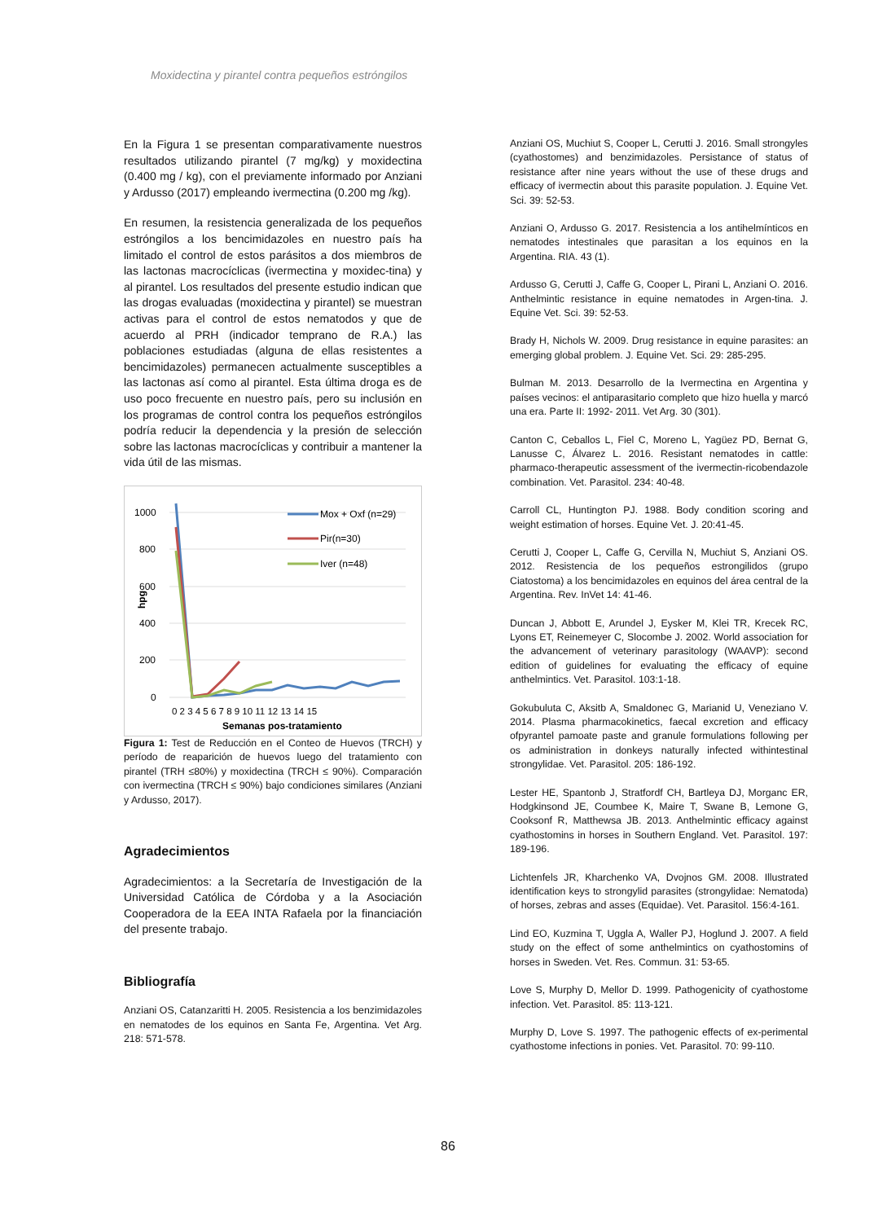Moxidectina y pirantel contra pequeños estróngilos
En la Figura 1 se presentan comparativamente nuestros resultados utilizando pirantel (7 mg/kg) y moxidectina (0.400 mg / kg), con el previamente informado por Anziani y Ardusso (2017) empleando ivermectina (0.200 mg /kg).
En resumen, la resistencia generalizada de los pequeños estróngilos a los bencimidazoles en nuestro país ha limitado el control de estos parásitos a dos miembros de las lactonas macrocíclicas (ivermectina y moxidec-tina) y al pirantel. Los resultados del presente estudio indican que las drogas evaluadas (moxidectina y pirantel) se muestran activas para el control de estos nematodos y que de acuerdo al PRH (indicador temprano de R.A.) las poblaciones estudiadas (alguna de ellas resistentes a bencimidazoles) permanecen actualmente susceptibles a las lactonas así como al pirantel. Esta última droga es de uso poco frecuente en nuestro país, pero su inclusión en los programas de control contra los pequeños estróngilos podría reducir la dependencia y la presión de selección sobre las lactonas macrocíclicas y contribuir a mantener la vida útil de las mismas.
1000
800
600
400
200
0
hpg
0 2 3 4 5 6 7 8 9 10 11 12 13 14 15
Semanas pos-tratamiento
Mox + Oxf (n=29)
Pir(n=30)
Iver (n=48)
Figura 1: Test de Reducción en el Conteo de Huevos (TRCH) y período de reaparición de huevos luego del tratamiento con pirantel (TRH ≤80%) y moxidectina (TRCH ≤ 90%). Comparación con ivermectina (TRCH ≤ 90%) bajo condiciones similares (Anziani y Ardusso, 2017).
Agradecimientos
Agradecimientos: a la Secretaría de Investigación de la Universidad Católica de Córdoba y a la Asociación Cooperadora de la EEA INTA Rafaela por la financiación del presente trabajo.
Bibliografía
Anziani OS, Catanzaritti H. 2005. Resistencia a los benzimidazoles en nematodes de los equinos en Santa Fe, Argentina. Vet Arg. 218: 571-578.
Anziani OS, Muchiut S, Cooper L, Cerutti J. 2016. Small strongyles (cyathostomes) and benzimidazoles. Persistance of status of resistance after nine years without the use of these drugs and efficacy of ivermectin about this parasite population. J. Equine Vet. Sci. 39: 52-53.
Anziani O, Ardusso G. 2017. Resistencia a los antihelmínticos en nematodes intestinales que parasitan a los equinos en la Argentina. RIA. 43 (1).
Ardusso G, Cerutti J, Caffe G, Cooper L, Pirani L, Anziani O. 2016. Anthelmintic resistance in equine nematodes in Argen-tina. J. Equine Vet. Sci. 39: 52-53.
Brady H, Nichols W. 2009. Drug resistance in equine parasites: an emerging global problem. J. Equine Vet. Sci. 29: 285-295.
Bulman M. 2013. Desarrollo de la Ivermectina en Argentina y países vecinos: el antiparasitario completo que hizo huella y marcó una era. Parte II: 1992- 2011. Vet Arg. 30 (301).
Canton C, Ceballos L, Fiel C, Moreno L, Yagüez PD, Bernat G, Lanusse C, Álvarez L. 2016. Resistant nematodes in cattle: pharmaco-therapeutic assessment of the ivermectin-ricobendazole combination. Vet. Parasitol. 234: 40-48.
Carroll CL, Huntington PJ. 1988. Body condition scoring and weight estimation of horses. Equine Vet. J. 20:41-45.
Cerutti J, Cooper L, Caffe G, Cervilla N, Muchiut S, Anziani OS. 2012. Resistencia de los pequeños estrongilidos (grupo Ciatostoma) a los bencimidazoles en equinos del área central de la Argentina. Rev. InVet 14: 41-46.
Duncan J, Abbott E, Arundel J, Eysker M, Klei TR, Krecek RC, Lyons ET, Reinemeyer C, Slocombe J. 2002. World association for the advancement of veterinary parasitology (WAAVP): second edition of guidelines for evaluating the efficacy of equine anthelmintics. Vet. Parasitol. 103:1-18.
Gokubuluta C, Aksitb A, Smaldonec G, Marianid U, Veneziano V. 2014. Plasma pharmacokinetics, faecal excretion and efficacy ofpyrantel pamoate paste and granule formulations following per os administration in donkeys naturally infected withintestinal strongylidae. Vet. Parasitol. 205: 186-192.
Lester HE, Spantonb J, Stratfordf CH, Bartleya DJ, Morganc ER, Hodgkinsond JE, Coumbee K, Maire T, Swane B, Lemone G, Cooksonf R, Matthewsa JB. 2013. Anthelmintic efficacy against cyathostomins in horses in Southern England. Vet. Parasitol. 197: 189-196.
Lichtenfels JR, Kharchenko VA, Dvojnos GM. 2008. Illustrated identification keys to strongylid parasites (strongylidae: Nematoda) of horses, zebras and asses (Equidae). Vet. Parasitol. 156:4-161.
Lind EO, Kuzmina T, Uggla A, Waller PJ, Hoglund J. 2007. A field study on the effect of some anthelmintics on cyathostomins of horses in Sweden. Vet. Res. Commun. 31: 53-65.
Love S, Murphy D, Mellor D. 1999. Pathogenicity of cyathostome infection. Vet. Parasitol. 85: 113-121.
Murphy D, Love S. 1997. The pathogenic effects of ex-perimental cyathostome infections in ponies. Vet. Parasitol. 70: 99-110.
86